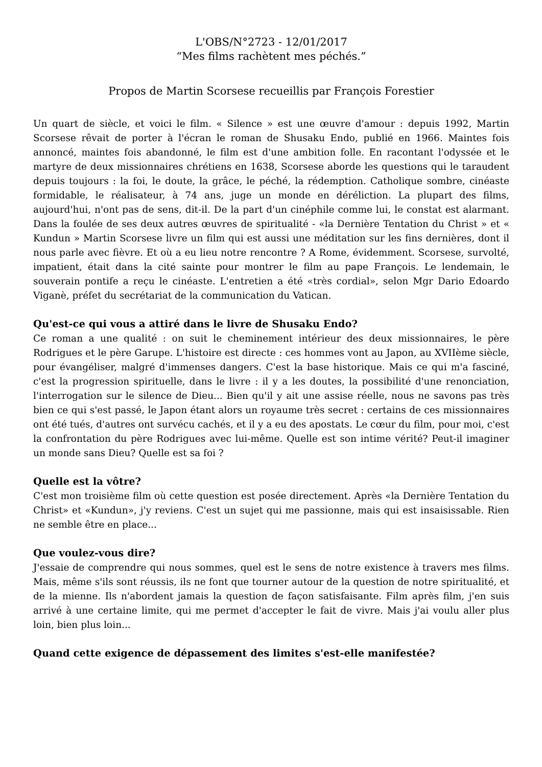L'OBS/N°2723 - 12/01/2017
“Mes films rachètent mes péchés.”
Propos de Martin Scorsese recueillis par François Forestier
Un quart de siècle, et voici le film. « Silence » est une œuvre d'amour : depuis 1992, Martin Scorsese rêvait de porter à l'écran le roman de Shusaku Endo, publié en 1966. Maintes fois annoncé, maintes fois abandonné, le film est d'une ambition folle. En racontant l'odyssée et le martyre de deux missionnaires chrétiens en 1638, Scorsese aborde les questions qui le taraudent depuis toujours : la foi, le doute, la grâce, le péché, la rédemption. Catholique sombre, cinéaste formidable, le réalisateur, à 74 ans, juge un monde en déréliction. La plupart des films, aujourd'hui, n'ont pas de sens, dit-il. De la part d'un cinéphile comme lui, le constat est alarmant. Dans la foulée de ses deux autres œuvres de spiritualité - «la Dernière Tentation du Christ » et « Kundun » Martin Scorsese livre un film qui est aussi une méditation sur les fins dernières, dont il nous parle avec fièvre. Et où a eu lieu notre rencontre ? A Rome, évidemment. Scorsese, survolté, impatient, était dans la cité sainte pour montrer le film au pape François. Le lendemain, le souverain pontife a reçu le cinéaste. L'entretien a été «très cordial», selon Mgr Dario Edoardo Viganè, préfet du secrétariat de la communication du Vatican.
Qu'est-ce qui vous a attiré dans le livre de Shusaku Endo?
Ce roman a une qualité : on suit le cheminement intérieur des deux missionnaires, le père Rodrigues et le père Garupe. L'histoire est directe : ces hommes vont au Japon, au XVIIème siècle, pour évangéliser, malgré d'immenses dangers. C'est la base historique. Mais ce qui m'a fasciné, c'est la progression spirituelle, dans le livre : il y a les doutes, la possibilité d'une renonciation, l'interrogation sur le silence de Dieu... Bien qu'il y ait une assise réelle, nous ne savons pas très bien ce qui s'est passé, le Japon étant alors un royaume très secret : certains de ces missionnaires ont été tués, d'autres ont survécu cachés, et il y a eu des apostats. Le cœur du film, pour moi, c'est la confrontation du père Rodrigues avec lui-même. Quelle est son intime vérité? Peut-il imaginer un monde sans Dieu? Quelle est sa foi ?
Quelle est la vôtre?
C'est mon troisième film où cette question est posée directement. Après «la Dernière Tentation du Christ» et «Kundun», j'y reviens. C'est un sujet qui me passionne, mais qui est insaisissable. Rien ne semble être en place...
Que voulez-vous dire?
J'essaie de comprendre qui nous sommes, quel est le sens de notre existence à travers mes films. Mais, même s'ils sont réussis, ils ne font que tourner autour de la question de notre spiritualité, et de la mienne. Ils n'abordent jamais la question de façon satisfaisante. Film après film, j'en suis arrivé à une certaine limite, qui me permet d'accepter le fait de vivre. Mais j'ai voulu aller plus loin, bien plus loin...
Quand cette exigence de dépassement des limites s'est-elle manifestée?